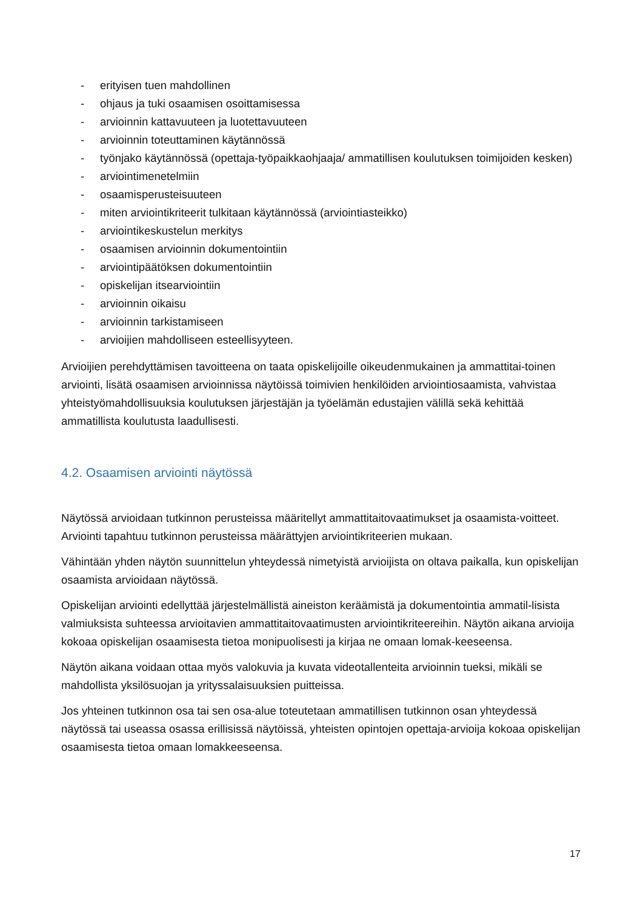- erityisen tuen mahdollinen
- ohjaus ja tuki osaamisen osoittamisessa
- arvioinnin kattavuuteen ja luotettavuuteen
- arvioinnin toteuttaminen käytännössä
- työnjako käytännössä (opettaja-työpaikkaohjaaja/ ammatillisen koulutuksen toimijoiden kesken)
- arviointimenetelmiin
- osaamisperusteisuuteen
- miten arviointikriteerit tulkitaan käytännössä (arviointiasteikko)
- arviointikeskustelun merkitys
- osaamisen arvioinnin dokumentointiin
- arviointipäätöksen dokumentointiin
- opiskelijan itsearviointiin
- arvioinnin oikaisu
- arvioinnin tarkistamiseen
- arvioijien mahdolliseen esteellisyyteen.
Arvioijien perehdyttämisen tavoitteena on taata opiskelijoille oikeudenmukainen ja ammattitai-toinen arviointi, lisätä osaamisen arvioinnissa näytöissä toimivien henkilöiden arviointiosaamista, vahvistaa yhteistyömahdollisuuksia koulutuksen järjestäjän ja työelämän edustajien välillä sekä kehittää ammatillista koulutusta laadullisesti.
4.2. Osaamisen arviointi näytössä
Näytössä arvioidaan tutkinnon perusteissa määritellyt ammattitaitovaatimukset ja osaamista-voitteet. Arviointi tapahtuu tutkinnon perusteissa määrättyjen arviointikriteerien mukaan.
Vähintään yhden näytön suunnittelun yhteydessä nimetyistä arvioijista on oltava paikalla, kun opiskelijan osaamista arvioidaan näytössä.
Opiskelijan arviointi edellyttää järjestelmällistä aineiston keräämistä ja dokumentointia ammatil-lisista valmiuksista suhteessa arvioitavien ammattitaitovaatimusten arviointikriteereihin. Näytön aikana arvioija kokoaa opiskelijan osaamisesta tietoa monipuolisesti ja kirjaa ne omaan lomak-keeseensa.
Näytön aikana voidaan ottaa myös valokuvia ja kuvata videotallenteita arvioinnin tueksi, mikäli se mahdollista yksilösuojan ja yrityssalaisuuksien puitteissa.
Jos yhteinen tutkinnon osa tai sen osa-alue toteutetaan ammatillisen tutkinnon osan yhteydessä näytössä tai useassa osassa erillisissä näytöissä, yhteisten opintojen opettaja-arvioija kokoaa opiskelijan osaamisesta tietoa omaan lomakkeeseensa.
17